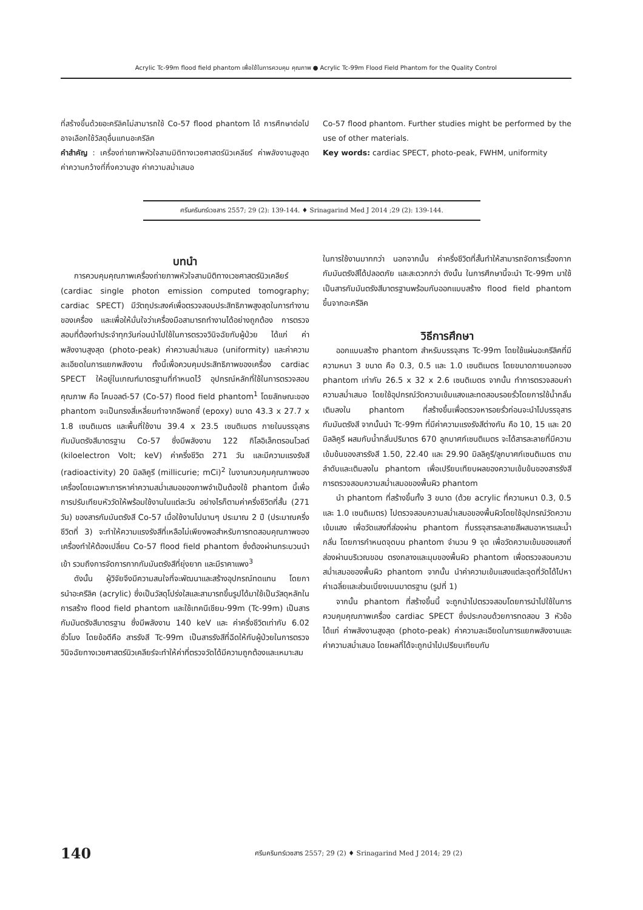Acrylic Tc-99m flood field phantom เพื่อใช้ในการควบคุม คุณภาพ ● Acrylic Tc-99m Flood Field Phantom for the Quality Control
ที่สร้างขึ้นด้วยอะครีลิคไม่สามารถใช้ Co-57 flood phantom ได้ การศึกษาต่อไป อาจเลือกใช้วัสดุอื่นแทนอะครีลิค
คำสำคัญ : เครื่องถ่ายภาพหัวใจสามมิติทางเวชศาสตร์นิวเคลียร์ ค่าพลังงานสูงสุด ค่าความกว้างที่กึ่งความสูง ค่าความสม่ำเสมอ
Co-57 flood phantom. Further studies might be performed by the use of other materials.
Key words: cardiac SPECT, photo-peak, FWHM, uniformity
ศรีนครินทร์เวชสาร 2557; 29 (2): 139-144. ♦ Srinagarind Med J 2014 ;29 (2): 139-144.
บทนำ
การควบคุมคุณภาพเครื่องถ่ายภาพหัวใจสามมิติทางเวชศาสตร์นิวเคลียร์ (cardiac single photon emission computed tomography; cardiac SPECT) มีวัตถุประสงค์เพื่อตรวจสอบประสิทธิภาพสูงสุดในการทำงานของเครื่อง และเพื่อให้มั่นใจว่าเครื่องมือสามารถทำงานได้อย่างถูกต้อง การตรวจสอบที่ต้องทำประจำทุกวันก่อนนำไปใช้ในการตรวจวินิจฉัยกับผู้ป่วย ได้แก่ ค่าพลังงานสูงสุด (photo-peak) ค่าความสม่ำเสมอ (uniformity) และค่าความละเอียดในการแยกพลังงาน ทั้งนี้เพื่อควบคุมประสิทธิภาพของเครื่อง cardiac SPECT ให้อยู่ในเกณฑ์มาตรฐานที่กำหนดไว้ อุปกรณ์หลักที่ใช้ในการตรวจสอบคุณภาพ คือ โคบอลต์-57 (Co-57) flood field phantom<sup>1</sup> โดยลักษณะของ phantom จะเป็นทรงสี่เหลี่ยมทำจากอีพอกซี่ (epoxy) ขนาด 43.3 x 27.7 x 1.8 เซนติเมตร และพื้นที่ใช้งาน 39.4 x 23.5 เซนติเมตร ภายในบรรจุสารกัมมันตรังสีมาตรฐาน Co-57 ซึ่งมีพลังงาน 122 กิโลอิเล็กตรอนโวลต์ (kiloelectron Volt; keV) ค่าครึ่งชีวิต 271 วัน และมีความแรงรังสี (radioactivity) 20 มิลลิคูรี (millicurie; mCi)<sup>2</sup> ในงานควบคุมคุณภาพของเครื่องโดยเฉพาะการหาค่าความสม่ำเสมอของภาพจำเป็นต้องใช้ phantom นี้เพื่อการปรับเทียบหัววัดให้พร้อมใช้งานในแต่ละวัน อย่างไรก็ตามค่าครึ่งชีวิตที่สั้น (271 วัน) ของสารกัมมันตรังสี Co-57 เมื่อใช้งานไปนานๆ ประมาณ 2 ปี (ประมาณครึ่งชีวิตที่ 3) จะทำให้ความแรงรังสีที่เหลือไม่เพียงพอสำหรับการทดสอบคุณภาพของเครื่องทำให้ต้องเปลี่ยน Co-57 flood field phantom ซึ่งต้องผ่านกระบวนนำเข้า รวมถึงการจัดการกากกัมมันตรังสีที่ยุ่งยาก และมีราคาแพง<sup>3</sup>
ดังนั้น ผู้วิจัยจึงมีความสนใจที่จะพัฒนาและสร้างอุปกรณ์ทดแทน โดยการนำอะครีลิค (acrylic) ซึ่งเป็นวัสดุโปร่งใสและสามารถขึ้นรูปได้มาใช้เป็นวัสดุหลักในการสร้าง flood field phantom และใช้เทคนีเชียม-99m (Tc-99m) เป็นสารกัมมันตรังสีมาตรฐาน ซึ่งมีพลังงาน 140 keV และ ค่าครึ่งชีวิตเท่ากับ 6.02 ชั่วโมง โดยข้อดีคือ สารรังสี Tc-99m เป็นสารรังสีที่ฉีดให้กับผู้ป่วยในการตรวจวินิจฉัยทางเวชศาสตร์นิวเคลียร์จะทำให้ค่าที่ตรวจวัดได้มีความถูกต้องและเหมาะสม
ในการใช้งานมากกว่า นอกจากนั้น ค่าครึ่งชีวิตที่สั้นทำให้สามารถจัดการเรื่องกากกัมมันตรังสีได้ปลอดภัย และสะดวกกว่า ดังนั้น ในการศึกษานี้จะนำ Tc-99m มาใช้เป็นสารกัมมันตรังสีมาตรฐานพร้อมกับออกแบบสร้าง flood field phantom ขึ้นจากอะครีลิค
วิธีการศึกษา
ออกแบบสร้าง phantom สำหรับบรรจุสาร Tc-99m โดยใช้แผ่นอะครีลิคที่มีความหนา 3 ขนาด คือ 0.3, 0.5 และ 1.0 เซนติเมตร โดยขนาดภายนอกของ phantom เท่ากับ 26.5 x 32 x 2.6 เซนติเมตร จากนั้น ทำการตรวจสอบค่าความสม่ำเสมอ โดยใช้อุปกรณ์วัดความเข้มแสงและทดสอบรอยรั่วโดยการใช้น้ำกลั่นเติมลงใน phantom ที่สร้างขึ้นเพื่อตรวจหารอยรั่วก่อนจะนำไปบรรจุสารกัมมันตรังสี จากนั้นนำ Tc-99m ที่มีค่าความแรงรังสีต่างกัน คือ 10, 15 และ 20 มิลลิคูรี ผสมกับน้ำกลั่นปริมาตร 670 ลูกบาศก์เซนติเมตร จะได้สารละลายที่มีความเข้มข้นของสารรังสี 1.50, 22.40 และ 29.90 มิลลิคูรี/ลูกบาศก์เซนติเมตร ตามลำดับและเติมลงใน phantom เพื่อเปรียบเทียบผลของความเข้มข้นของสารรังสี การตรวจสอบความสม่ำเสมอของพื้นผิว phantom
นำ phantom ที่สร้างขึ้นทั้ง 3 ขนาด (ด้วย acrylic ที่ความหนา 0.3, 0.5 และ 1.0 เซนติเมตร) ไปตรวจสอบความสม่ำเสมอของพื้นผิวโดยใช้อุปกรณ์วัดความเข้มแสง เพื่อวัดแสงที่ส่องผ่าน phantom ที่บรรจุสารละลายสีผสมอาหารและน้ำกลั่น โดยการกำหนดจุดบน phantom จำนวน 9 จุด เพื่อวัดความเข้มของแสงที่ส่องผ่านบริเวณขอบ ตรงกลางและมุมของพื้นผิว phantom เพื่อตรวจสอบความสม่ำเสมอของพื้นผิว phantom จากนั้น นำค่าความเข้มแสงแต่ละจุดที่วัดได้ไปหาค่าเฉลี่ยและส่วนเบี่ยงเบนมาตรฐาน (รูปที่ 1)
จากนั้น phantom ที่สร้างขึ้นนี้ จะถูกนำไปตรวจสอบโดยการนำไปใช้ในการควบคุมคุณภาพเครื่อง cardiac SPECT ซึ่งประกอบด้วยการทดสอบ 3 หัวข้อ ได้แก่ ค่าพลังงานสูงสุด (photo-peak) ค่าความละเอียดในการแยกพลังงานและค่าความสม่ำเสมอ โดยผลที่ได้จะถูกนำไปเปรียบเทียบกับ
140 ศรีนครินทร์เวชสาร 2557; 29 (2) ♦ Srinagarind Med J 2014; 29 (2)